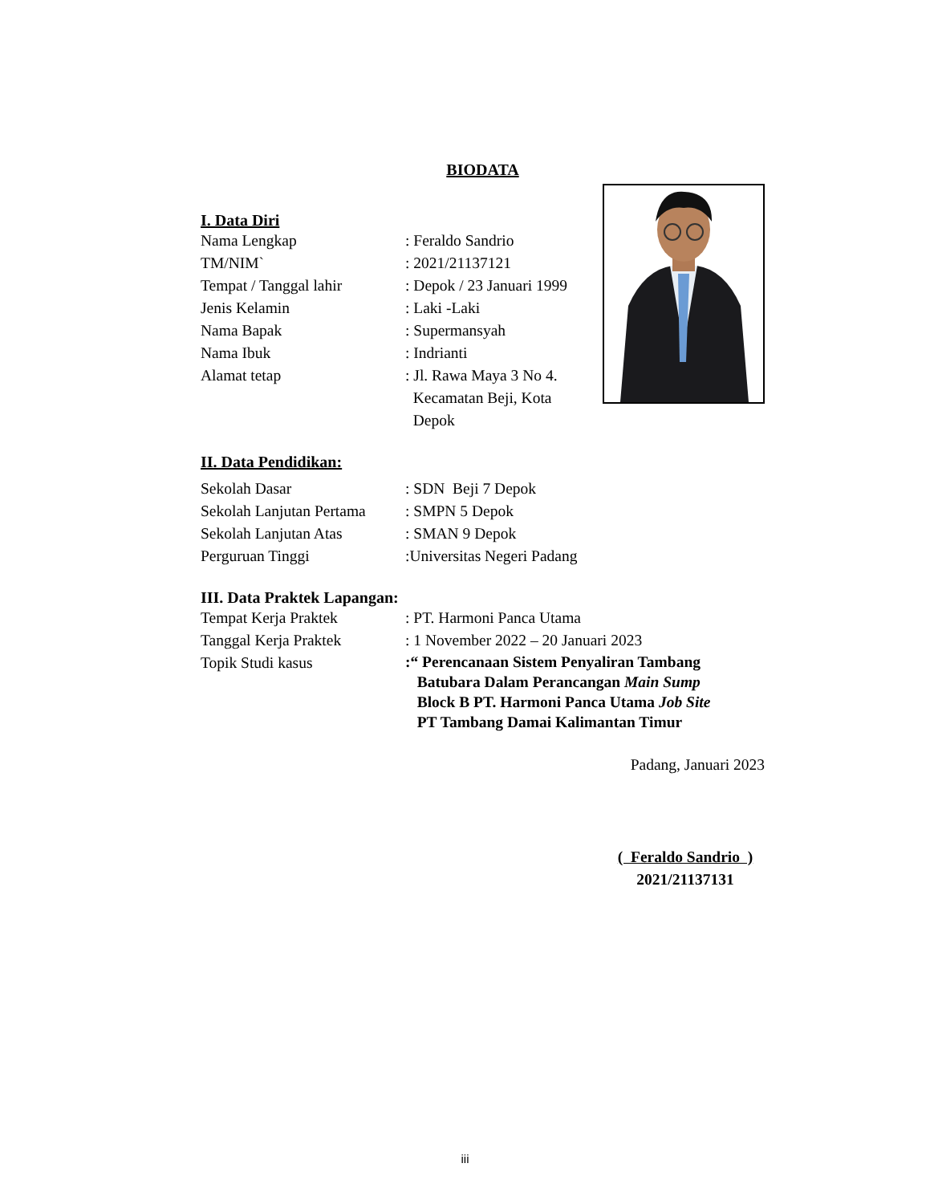BIODATA
I. Data Diri
| Nama Lengkap | : Feraldo Sandrio |
| TM/NIM` | : 2021/21137121 |
| Tempat / Tanggal lahir | : Depok / 23 Januari 1999 |
| Jenis Kelamin | : Laki -Laki |
| Nama Bapak | : Supermansyah |
| Nama Ibuk | : Indrianti |
| Alamat tetap | : Jl. Rawa Maya 3 No 4. Kecamatan Beji, Kota Depok |
II. Data Pendidikan:
| Sekolah Dasar | : SDN Beji 7 Depok |
| Sekolah Lanjutan Pertama | : SMPN 5 Depok |
| Sekolah Lanjutan Atas | : SMAN 9 Depok |
| Perguruan Tinggi | :Universitas Negeri Padang |
III. Data Praktek Lapangan:
| Tempat Kerja Praktek | : PT. Harmoni Panca Utama |
| Tanggal Kerja Praktek | : 1 November 2022 – 20 Januari 2023 |
| Topik Studi kasus | :“ Perencanaan Sistem Penyaliran Tambang Batubara Dalam Perancangan Main Sump Block B PT. Harmoni Panca Utama Job Site PT Tambang Damai Kalimantan Timur |
Padang, Januari 2023
( Feraldo Sandrio )
2021/21137131
iii